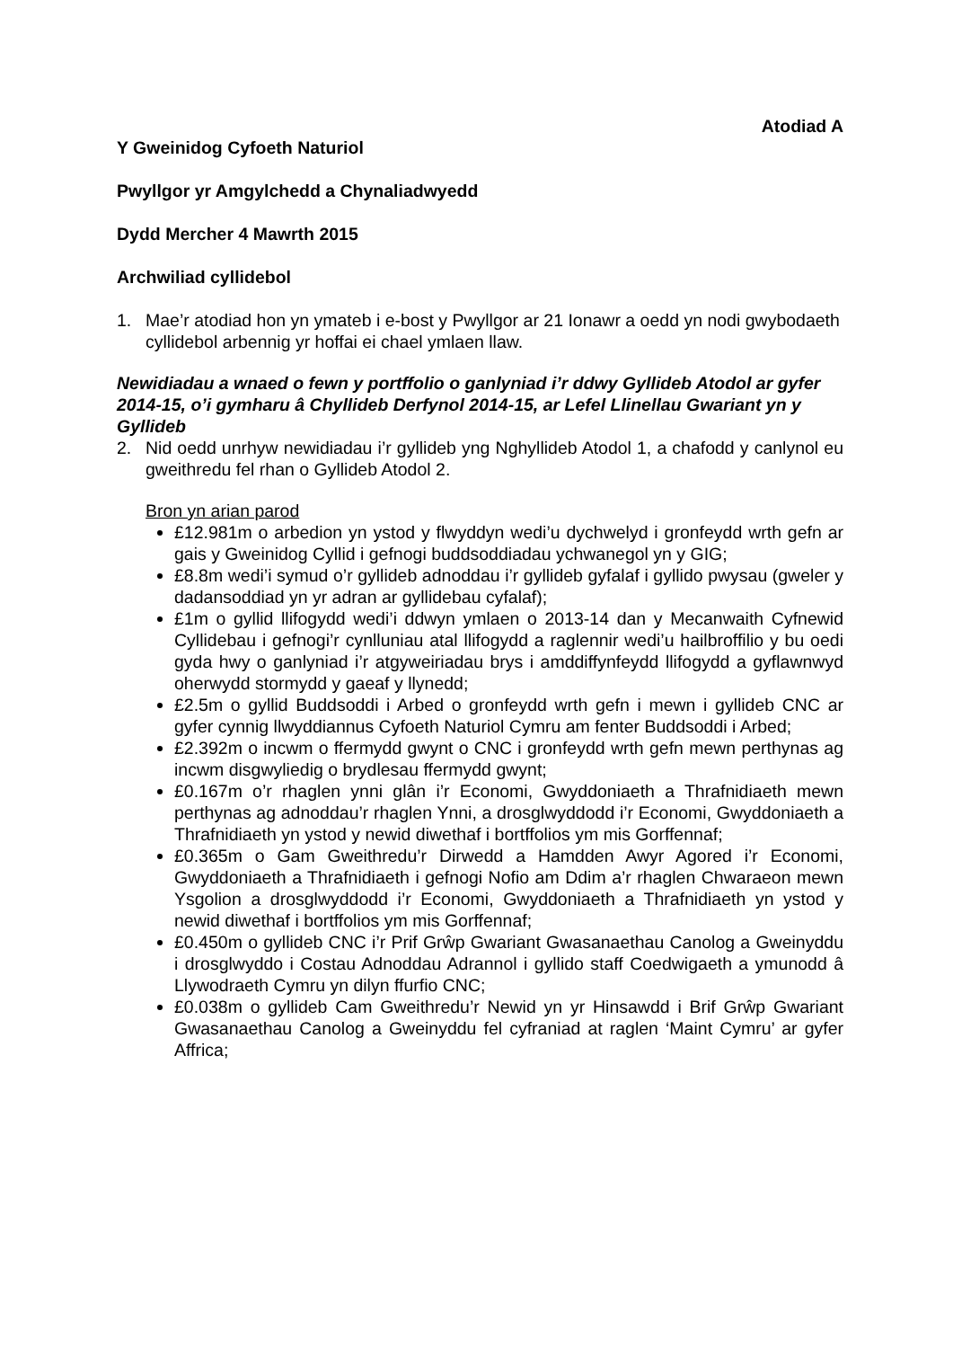Atodiad A
Y Gweinidog Cyfoeth Naturiol
Pwyllgor yr Amgylchedd a Chynaliadwyedd
Dydd Mercher 4 Mawrth 2015
Archwiliad cyllidebol
1. Mae’r atodiad hon yn ymateb i e-bost y Pwyllgor ar 21 Ionawr a oedd yn nodi gwybodaeth cyllidebol arbennig yr hoffai ei chael ymlaen llaw.
Newidiadau a wnaed o fewn y portffolio o ganlyniad i’r ddwy Gyllideb Atodol ar gyfer 2014-15, o’i gymharu â Chyllideb Derfynol 2014-15, ar Lefel Llinellau Gwariant yn y Gyllideb
2. Nid oedd unrhyw newidiadau i’r gyllideb yng Nghyllideb Atodol 1, a chafodd y canlynol eu gweithredu fel rhan o Gyllideb Atodol 2.
Bron yn arian parod
£12.981m o arbedion yn ystod y flwyddyn wedi’u dychwelyd i gronfeydd wrth gefn ar gais y Gweinidog Cyllid i gefnogi buddsoddiadau ychwanegol yn y GIG;
£8.8m wedi’i symud o’r gyllideb adnoddau i’r gyllideb gyfalaf i gyllido pwysau (gweler y dadansoddiad yn yr adran ar gyllidebau cyfalaf);
£1m o gyllid llifogydd wedi’i ddwyn ymlaen o 2013-14 dan y Mecanwaith Cyfnewid Cyllidebau i gefnogi’r cynlluniau atal llifogydd a raglennir wedi’u hailbroffilio y bu oedi gyda hwy o ganlyniad i’r atgyweiriadau brys i amddiffynfeydd llifogydd a gyflawnwyd oherwydd stormydd y gaeaf y llynedd;
£2.5m o gyllid Buddsoddi i Arbed o gronfeydd wrth gefn i mewn i gyllideb CNC ar gyfer cynnig llwyddiannus Cyfoeth Naturiol Cymru am fenter Buddsoddi i Arbed;
£2.392m o incwm o ffermydd gwynt o CNC i gronfeydd wrth gefn mewn perthynas ag incwm disgwyliedig o brydlesau ffermydd gwynt;
£0.167m o’r rhaglen ynni glân i’r Economi, Gwyddoniaeth a Thrafnidiaeth mewn perthynas ag adnoddau’r rhaglen Ynni, a drosglwyddodd i’r Economi, Gwyddoniaeth a Thrafnidiaeth yn ystod y newid diwethaf i bortffolios ym mis Gorffennaf;
£0.365m o Gam Gweithredu’r Dirwedd a Hamdden Awyr Agored i’r Economi, Gwyddoniaeth a Thrafnidiaeth i gefnogi Nofio am Ddim a’r rhaglen Chwaraeon mewn Ysgolion a drosglwyddodd i’r Economi, Gwyddoniaeth a Thrafnidiaeth yn ystod y newid diwethaf i bortffolios ym mis Gorffennaf;
£0.450m o gyllideb CNC i’r Prif Grŵp Gwariant Gwasanaethau Canolog a Gweinyddu i drosglwyddo i Costau Adnoddau Adrannol i gyllido staff Coedwigaeth a ymunodd â Llywodraeth Cymru yn dilyn ffurfio CNC;
£0.038m o gyllideb Cam Gweithredu’r Newid yn yr Hinsawdd i Brif Grŵp Gwariant Gwasanaethau Canolog a Gweinyddu fel cyfraniad at raglen ‘Maint Cymru’ ar gyfer Affrica;